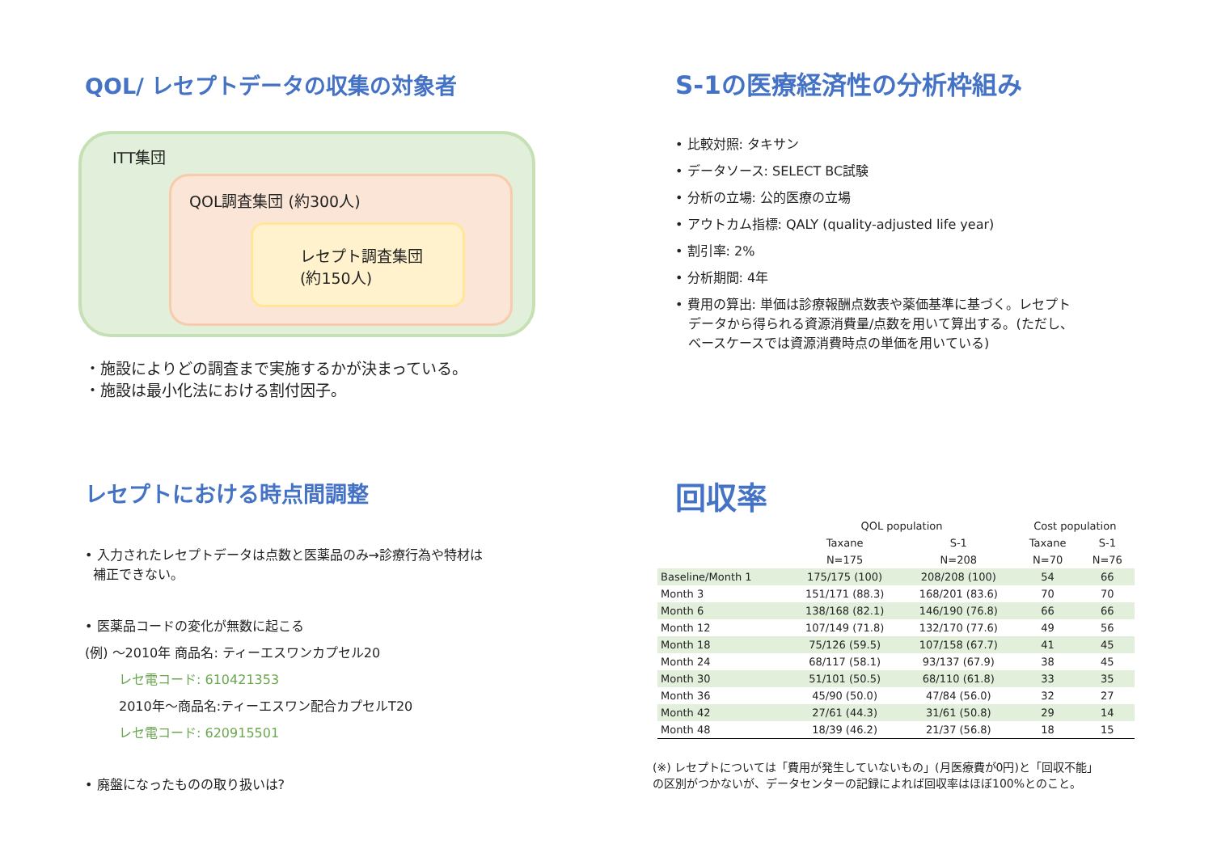QOL/ レセプトデータの収集の対象者
ITT集団
QOL調査集団 (約300人)
レセプト調査集団
(約150人)
・施設によりどの調査まで実施するかが決まっている。
・施設は最小化法における割付因子。
S-1の医療経済性の分析枠組み
• 比較対照: タキサン
• データソース: SELECT BC試験
• 分析の立場: 公的医療の立場
• アウトカム指標: QALY (quality-adjusted life year)
• 割引率: 2%
• 分析期間: 4年
• 費用の算出: 単価は診療報酬点数表や薬価基準に基づく。レセプト
データから得られる資源消費量/点数を用いて算出する。(ただし、
ベースケースでは資源消費時点の単価を用いている)
レセプトにおける時点間調整
• 入力されたレセプトデータは点数と医薬品のみ→診療行為や特材は
補正できない。
• 医薬品コードの変化が無数に起こる
(例) ～2010年 商品名: ティーエスワンカプセル20
レセ電コード: 610421353
2010年～商品名:ティーエスワン配合カプセルT20
レセ電コード: 620915501
• 廃盤になったものの取り扱いは?
回収率
| | QOL population | | Cost population | |
| --- | --- | --- | --- | --- |
| | Taxane | S-1 | Taxane | S-1 |
| | N=175 | N=208 | N=70 | N=76 |
| Baseline/Month 1 | 175/175 (100) | 208/208 (100) | 54 | 66 |
| Month 3 | 151/171 (88.3) | 168/201 (83.6) | 70 | 70 |
| Month 6 | 138/168 (82.1) | 146/190 (76.8) | 66 | 66 |
| Month 12 | 107/149 (71.8) | 132/170 (77.6) | 49 | 56 |
| Month 18 | 75/126 (59.5) | 107/158 (67.7) | 41 | 45 |
| Month 24 | 68/117 (58.1) | 93/137 (67.9) | 38 | 45 |
| Month 30 | 51/101 (50.5) | 68/110 (61.8) | 33 | 35 |
| Month 36 | 45/90 (50.0) | 47/84 (56.0) | 32 | 27 |
| Month 42 | 27/61 (44.3) | 31/61 (50.8) | 29 | 14 |
| Month 48 | 18/39 (46.2) | 21/37 (56.8) | 18 | 15 |
(※) レセプトについては「費用が発生していないもの」(月医療費が0円)と「回収不能」
の区別がつかないが、データセンターの記録によれば回収率はほぼ100%とのこと。